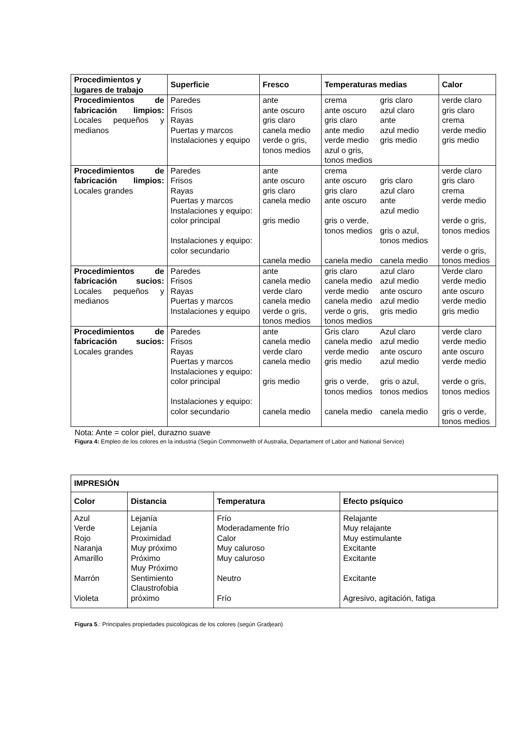| Procedimientos y lugares de trabajo | Superficie | Fresco | Temperaturas medias | Calor |
| --- | --- | --- | --- | --- |
| Procedimientos de fabricación limpios: Locales pequeños y medianos | Paredes Frisos Rayas Puertas y marcos Instalaciones y equipo | ante ante oscuro gris claro canela medio verde o gris, tonos medios | crema ante oscuro gris claro ante medio verde medio azul o gris, tonos medios gris claro azul claro ante azul medio gris medio | verde claro gris claro crema verde medio gris medio |
| Procedimientos de fabricación limpios: Locales grandes | Paredes Frisos Rayas Puertas y marcos Instalaciones y equipo: color principal Instalaciones y equipo: color secundario | ante ante oscuro gris claro canela medio gris medio canela medio | crema ante oscuro gris claro ante oscuro gris o verde, tonos medios canela medio gris claro azul claro ante azul medio gris o azul, tonos medios canela medio | verde claro gris claro crema verde medio verde o gris, tonos medios verde o gris, tonos medios |
| Procedimientos de fabricación sucios: Locales pequeños y medianos | Paredes Frisos Rayas Puertas y marcos Instalaciones y equipo | ante canela medio verde claro canela medio verde o gris, tonos medios | gris claro canela medio verde medio canela medio verde o gris, tonos medios azul claro azul medio ante oscuro azul medio gris medio | Verde claro verde medio ante oscuro verde medio gris medio |
| Procedimientos de fabricación sucios: Locales grandes | Paredes Frisos Rayas Puertas y marcos Instalaciones y equipo: color principal Instalaciones y equipo: color secundario | ante canela medio verde claro canela medio gris medio canela medio | Gris claro canela medio verde medio gris medio gris o verde, tonos medios canela medio Azul claro azul medio ante oscuro azul medio gris o azul, tonos medios canela medio | verde claro verde medio ante oscuro verde medio verde o gris, tonos medios gris o verde, tonos medios |
Nota: Ante = color piel, durazno suave
Figura 4: Empleo de los colores en la industria (Según Commonwelth of Australia, Departament of Labor and National Service)
| IMPRESIÓN | | | |
| --- | --- | --- | --- |
| Color | Distancia | Temperatura | Efecto psíquico |
| Azul Verde Rojo Naranja Amarillo Marrón Violeta | Lejanía Lejanía Proximidad Muy próximo Próximo Muy Próximo Sentimiento Claustrofobia próximo | Frío Moderadamente frío Calor Muy caluroso Muy caluroso Neutro Frío | Relajante Muy relajante Muy estimulante Excitante Excitante Excitante Agresivo, agitación, fatiga |
Figura 5.: Principales propiedades psicológicas de los colores (según Gradjean)